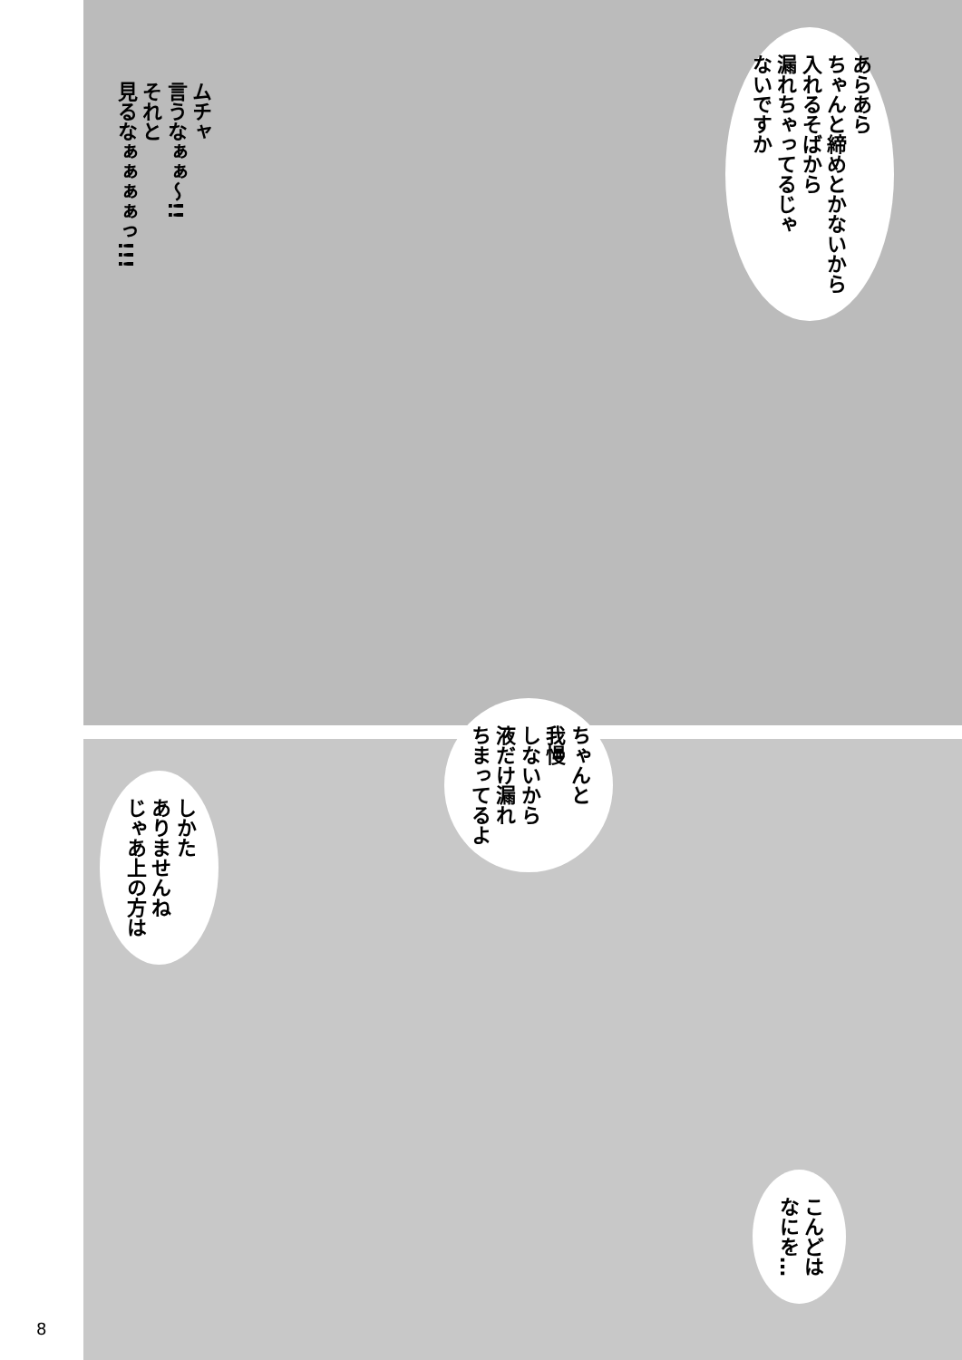あらあら
ちゃんと締めとかないから
入れるそばから
漏れちゃってるじゃ
ないですか
ムチャ
言うなぁぁ～!!
それと
見るなぁぁぁぁっ!!!
ちゃんと
我慢
しないから
液だけ漏れ
ちまってるよ
しかた
ありませんね
じゃあ上の方は
こんどは
なにを…
8